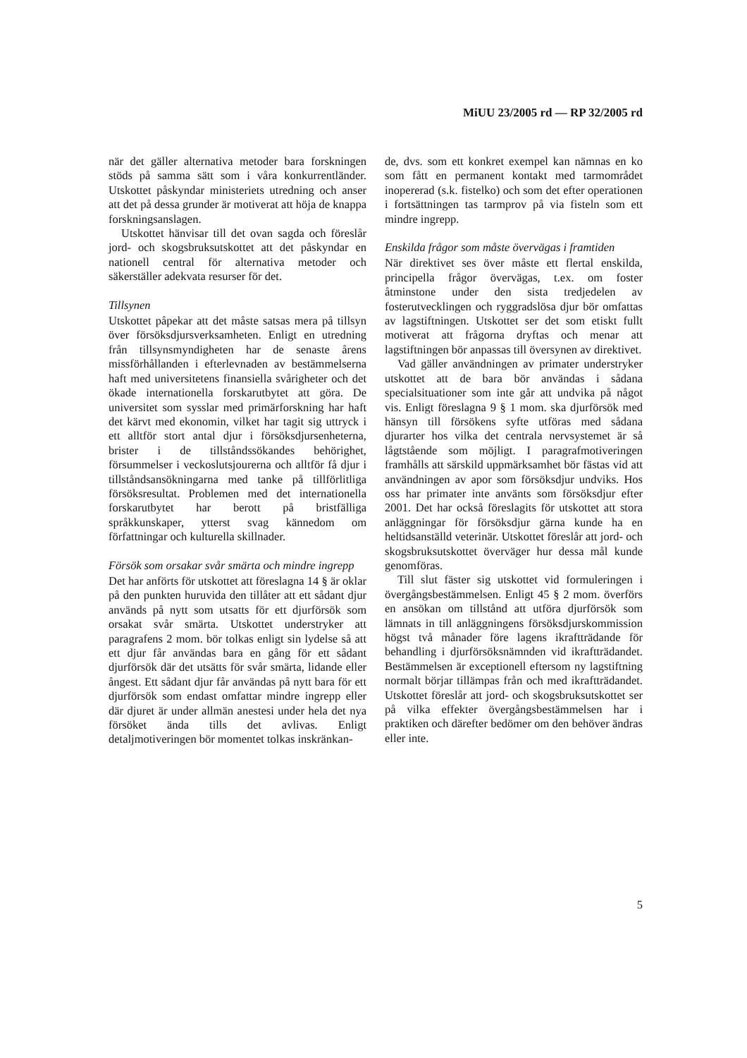MiUU 23/2005 rd — RP 32/2005 rd
när det gäller alternativa metoder bara forskningen stöds på samma sätt som i våra konkurrentländer. Utskottet påskyndar ministeriets utredning och anser att det på dessa grunder är motiverat att höja de knappa forskningsanslagen.
Utskottet hänvisar till det ovan sagda och föreslår jord- och skogsbruksutskottet att det påskyndar en nationell central för alternativa metoder och säkerställer adekvata resurser för det.
Tillsynen
Utskottet påpekar att det måste satsas mera på tillsyn över försöksdjursverksamheten. Enligt en utredning från tillsynsmyndigheten har de senaste årens missförhållanden i efterlevnaden av bestämmelserna haft med universitetens finansiella svårigheter och det ökade internationella forskarutbytet att göra. De universitet som sysslar med primärforskning har haft det kärvt med ekonomin, vilket har tagit sig uttryck i ett alltför stort antal djur i försöksdjursenheterna, brister i de tillståndssökandes behörighet, försummelser i veckoslutsjourerna och alltför få djur i tillståndsansökningarna med tanke på tillförlitliga försöksresultat. Problemen med det internationella forskarutbytet har berott på bristfälliga språkkunskaper, ytterst svag kännedom om författningar och kulturella skillnader.
Försök som orsakar svår smärta och mindre ingrepp
Det har anförts för utskottet att föreslagna 14 § är oklar på den punkten huruvida den tillåter att ett sådant djur används på nytt som utsatts för ett djurförsök som orsakat svår smärta. Utskottet understryker att paragrafens 2 mom. bör tolkas enligt sin lydelse så att ett djur får användas bara en gång för ett sådant djurförsök där det utsätts för svår smärta, lidande eller ångest. Ett sådant djur får användas på nytt bara för ett djurförsök som endast omfattar mindre ingrepp eller där djuret är under allmän anestesi under hela det nya försöket ända tills det avlivas. Enligt detaljmotiveringen bör momentet tolkas inskränkan-
de, dvs. som ett konkret exempel kan nämnas en ko som fått en permanent kontakt med tarmområdet inopererad (s.k. fistelko) och som det efter operationen i fortsättningen tas tarmprov på via fisteln som ett mindre ingrepp.
Enskilda frågor som måste övervägas i framtiden
När direktivet ses över måste ett flertal enskilda, principella frågor övervägas, t.ex. om foster åtminstone under den sista tredjedelen av fosterutvecklingen och ryggradslösa djur bör omfattas av lagstiftningen. Utskottet ser det som etiskt fullt motiverat att frågorna dryftas och menar att lagstiftningen bör anpassas till översynen av direktivet.
Vad gäller användningen av primater understryker utskottet att de bara bör användas i sådana specialsituationer som inte går att undvika på något vis. Enligt föreslagna 9 § 1 mom. ska djurförsök med hänsyn till försökens syfte utföras med sådana djurarter hos vilka det centrala nervsystemet är så lågtstående som möjligt. I paragrafmotiveringen framhålls att särskild uppmärksamhet bör fästas vid att användningen av apor som försöksdjur undviks. Hos oss har primater inte använts som försöksdjur efter 2001. Det har också föreslagits för utskottet att stora anläggningar för försöksdjur gärna kunde ha en heltidsanställd veterinär. Utskottet föreslår att jord- och skogsbruksutskottet överväger hur dessa mål kunde genomföras.
Till slut fäster sig utskottet vid formuleringen i övergångsbestämmelsen. Enligt 45 § 2 mom. överförs en ansökan om tillstånd att utföra djurförsök som lämnats in till anläggningens försöksdjurskommission högst två månader före lagens ikraftträdande för behandling i djurförsöksnämnden vid ikraftträdandet. Bestämmelsen är exceptionell eftersom ny lagstiftning normalt börjar tillämpas från och med ikraftträdandet. Utskottet föreslår att jord- och skogsbruksutskottet ser på vilka effekter övergångsbestämmelsen har i praktiken och därefter bedömer om den behöver ändras eller inte.
5